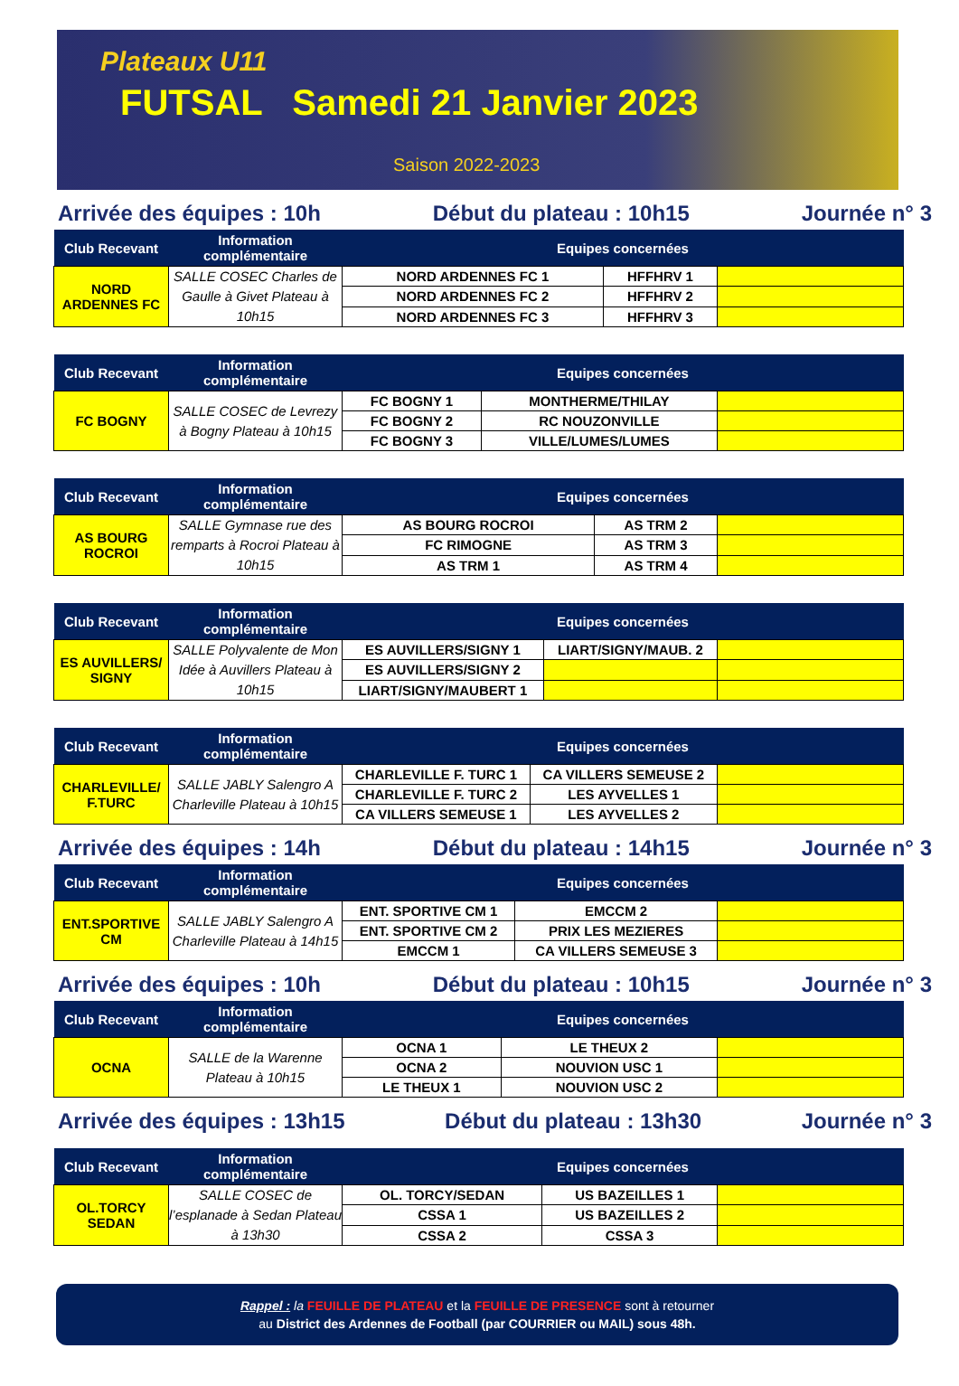Plateaux U11
FUTSAL Samedi 21 Janvier 2023
Saison 2022-2023
Arrivée des équipes : 10h Début du plateau : 10h15 Journée n° 3
| Club Recevant | Information complémentaire | Equipes concernées | | |
| --- | --- | --- | --- | --- |
| NORD ARDENNES FC | SALLE COSEC Charles de Gaulle à Givet Plateau à 10h15 | NORD ARDENNES FC 1 | HFFHRV 1 | |
| | | NORD ARDENNES FC 2 | HFFHRV 2 | |
| | | NORD ARDENNES FC 3 | HFFHRV 3 | |
| Club Recevant | Information complémentaire | Equipes concernées | | |
| --- | --- | --- | --- | --- |
| FC BOGNY | SALLE COSEC de Levrezy à Bogny Plateau à 10h15 | FC BOGNY 1 | MONTHERME/THILAY | |
| | | FC BOGNY 2 | RC NOUZONVILLE | |
| | | FC BOGNY 3 | VILLE/LUMES/LUMES | |
| Club Recevant | Information complémentaire | Equipes concernées | | |
| --- | --- | --- | --- | --- |
| AS BOURG ROCROI | SALLE Gymnase rue des remparts à Rocroi Plateau à 10h15 | AS BOURG ROCROI | AS TRM 2 | |
| | | FC RIMOGNE | AS TRM 3 | |
| | | AS TRM 1 | AS TRM 4 | |
| Club Recevant | Information complémentaire | Equipes concernées | | |
| --- | --- | --- | --- | --- |
| ES AUVILLERS/ SIGNY | SALLE Polyvalente de Mon Idée à Auvillers Plateau à 10h15 | ES AUVILLERS/SIGNY 1 | LIART/SIGNY/MAUB. 2 | |
| | | ES AUVILLERS/SIGNY 2 | | |
| | | LIART/SIGNY/MAUBERT 1 | | |
| Club Recevant | Information complémentaire | Equipes concernées | | |
| --- | --- | --- | --- | --- |
| CHARLEVILLE/ F.TURC | SALLE JABLY Salengro A Charleville Plateau à 10h15 | CHARLEVILLE F. TURC 1 | CA VILLERS SEMEUSE 2 | |
| | | CHARLEVILLE F. TURC 2 | LES AYVELLES 1 | |
| | | CA VILLERS SEMEUSE 1 | LES AYVELLES 2 | |
Arrivée des équipes : 14h Début du plateau : 14h15 Journée n° 3
| Club Recevant | Information complémentaire | Equipes concernées | | |
| --- | --- | --- | --- | --- |
| ENT.SPORTIVE CM | SALLE JABLY Salengro A Charleville Plateau à 14h15 | ENT. SPORTIVE CM 1 | EMCCM 2 | |
| | | ENT. SPORTIVE CM 2 | PRIX LES MEZIERES | |
| | | EMCCM 1 | CA VILLERS SEMEUSE 3 | |
Arrivée des équipes : 10h Début du plateau : 10h15 Journée n° 3
| Club Recevant | Information complémentaire | Equipes concernées | | |
| --- | --- | --- | --- | --- |
| OCNA | SALLE de la Warenne Plateau à 10h15 | OCNA 1 | LE THEUX 2 | |
| | | OCNA 2 | NOUVION USC 1 | |
| | | LE THEUX 1 | NOUVION USC 2 | |
Arrivée des équipes : 13h15 Début du plateau : 13h30 Journée n° 3
| Club Recevant | Information complémentaire | Equipes concernées | | |
| --- | --- | --- | --- | --- |
| OL.TORCY SEDAN | SALLE COSEC de l’esplanade à Sedan Plateau à 13h30 | OL. TORCY/SEDAN | US BAZEILLES 1 | |
| | | CSSA 1 | US BAZEILLES 2 | |
| | | CSSA 2 | CSSA 3 | |
Rappel : la FEUILLE DE PLATEAU et la FEUILLE DE PRESENCE sont à retourner
au District des Ardennes de Football (par COURRIER ou MAIL) sous 48h.